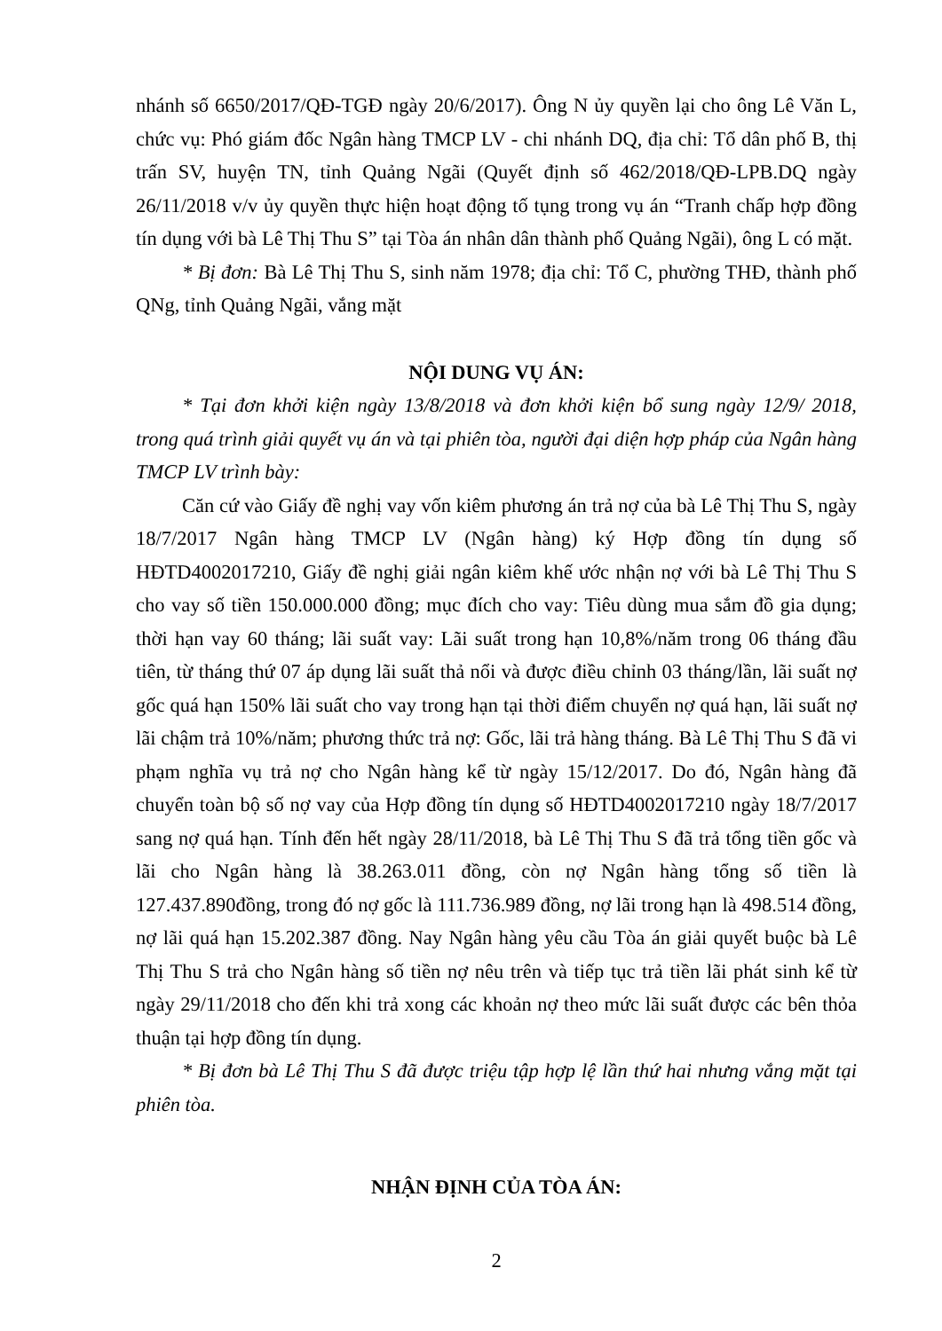nhánh số 6650/2017/QĐ-TGĐ ngày 20/6/2017). Ông N ủy quyền lại cho ông Lê Văn L, chức vụ: Phó giám đốc Ngân hàng TMCP LV - chi nhánh DQ, địa chỉ: Tổ dân phố B, thị trấn SV, huyện TN, tỉnh Quảng Ngãi (Quyết định số 462/2018/QĐ-LPB.DQ ngày 26/11/2018 v/v ủy quyền thực hiện hoạt động tố tụng trong vụ án “Tranh chấp hợp đồng tín dụng với bà Lê Thị Thu S” tại Tòa án nhân dân thành phố Quảng Ngãi), ông L có mặt.
* Bị đơn: Bà Lê Thị Thu S, sinh năm 1978; địa chỉ: Tổ C, phường THĐ, thành phố QNg, tỉnh Quảng Ngãi, vắng mặt
NỘI DUNG VỤ ÁN:
* Tại đơn khởi kiện ngày 13/8/2018 và đơn khởi kiện bổ sung ngày 12/9/ 2018, trong quá trình giải quyết vụ án và tại phiên tòa, người đại diện hợp pháp của Ngân hàng TMCP LV trình bày:
Căn cứ vào Giấy đề nghị vay vốn kiêm phương án trả nợ của bà Lê Thị Thu S, ngày 18/7/2017 Ngân hàng TMCP LV (Ngân hàng) ký Hợp đồng tín dụng số HĐTD4002017210, Giấy đề nghị giải ngân kiêm khế ước nhận nợ với bà Lê Thị Thu S cho vay số tiền 150.000.000 đồng; mục đích cho vay: Tiêu dùng mua sắm đồ gia dụng; thời hạn vay 60 tháng; lãi suất vay: Lãi suất trong hạn 10,8%/năm trong 06 tháng đầu tiên, từ tháng thứ 07 áp dụng lãi suất thả nổi và được điều chỉnh 03 tháng/lần, lãi suất nợ gốc quá hạn 150% lãi suất cho vay trong hạn tại thời điểm chuyển nợ quá hạn, lãi suất nợ lãi chậm trả 10%/năm; phương thức trả nợ: Gốc, lãi trả hàng tháng. Bà Lê Thị Thu S đã vi phạm nghĩa vụ trả nợ cho Ngân hàng kể từ ngày 15/12/2017. Do đó, Ngân hàng đã chuyển toàn bộ số nợ vay của Hợp đồng tín dụng số HĐTD4002017210 ngày 18/7/2017 sang nợ quá hạn. Tính đến hết ngày 28/11/2018, bà Lê Thị Thu S đã trả tổng tiền gốc và lãi cho Ngân hàng là 38.263.011 đồng, còn nợ Ngân hàng tổng số tiền là 127.437.890đồng, trong đó nợ gốc là 111.736.989 đồng, nợ lãi trong hạn là 498.514 đồng, nợ lãi quá hạn 15.202.387 đồng. Nay Ngân hàng yêu cầu Tòa án giải quyết buộc bà Lê Thị Thu S trả cho Ngân hàng số tiền nợ nêu trên và tiếp tục trả tiền lãi phát sinh kể từ ngày 29/11/2018 cho đến khi trả xong các khoản nợ theo mức lãi suất được các bên thỏa thuận tại hợp đồng tín dụng.
* Bị đơn bà Lê Thị Thu S đã được triệu tập hợp lệ lần thứ hai nhưng vắng mặt tại phiên tòa.
NHẬN ĐỊNH CỦA TÒA ÁN:
2